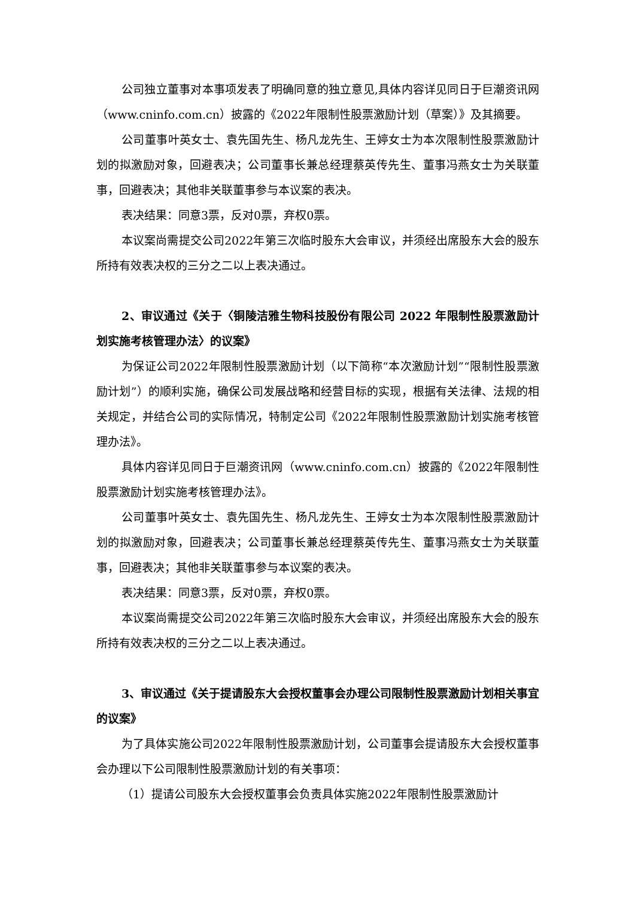公司独立董事对本事项发表了明确同意的独立意见,具体内容详见同日于巨潮资讯网（www.cninfo.com.cn）披露的《2022年限制性股票激励计划（草案）》及其摘要。
公司董事叶英女士、袁先国先生、杨凡龙先生、王婷女士为本次限制性股票激励计划的拟激励对象，回避表决；公司董事长兼总经理蔡英传先生、董事冯燕女士为关联董事，回避表决；其他非关联董事参与本议案的表决。
表决结果：同意3票，反对0票，弃权0票。
本议案尚需提交公司2022年第三次临时股东大会审议，并须经出席股东大会的股东所持有效表决权的三分之二以上表决通过。
2、审议通过《关于〈铜陵洁雅生物科技股份有限公司 2022 年限制性股票激励计划实施考核管理办法〉的议案》
为保证公司2022年限制性股票激励计划（以下简称“本次激励计划”“限制性股票激励计划”）的顺利实施，确保公司发展战略和经营目标的实现，根据有关法律、法规的相关规定，并结合公司的实际情况，特制定公司《2022年限制性股票激励计划实施考核管理办法》。
具体内容详见同日于巨潮资讯网（www.cninfo.com.cn）披露的《2022年限制性股票激励计划实施考核管理办法》。
公司董事叶英女士、袁先国先生、杨凡龙先生、王婷女士为本次限制性股票激励计划的拟激励对象，回避表决；公司董事长兼总经理蔡英传先生、董事冯燕女士为关联董事，回避表决；其他非关联董事参与本议案的表决。
表决结果：同意3票，反对0票，弃权0票。
本议案尚需提交公司2022年第三次临时股东大会审议，并须经出席股东大会的股东所持有效表决权的三分之二以上表决通过。
3、审议通过《关于提请股东大会授权董事会办理公司限制性股票激励计划相关事宜的议案》
为了具体实施公司2022年限制性股票激励计划，公司董事会提请股东大会授权董事会办理以下公司限制性股票激励计划的有关事项：
（1）提请公司股东大会授权董事会负责具体实施2022年限制性股票激励计